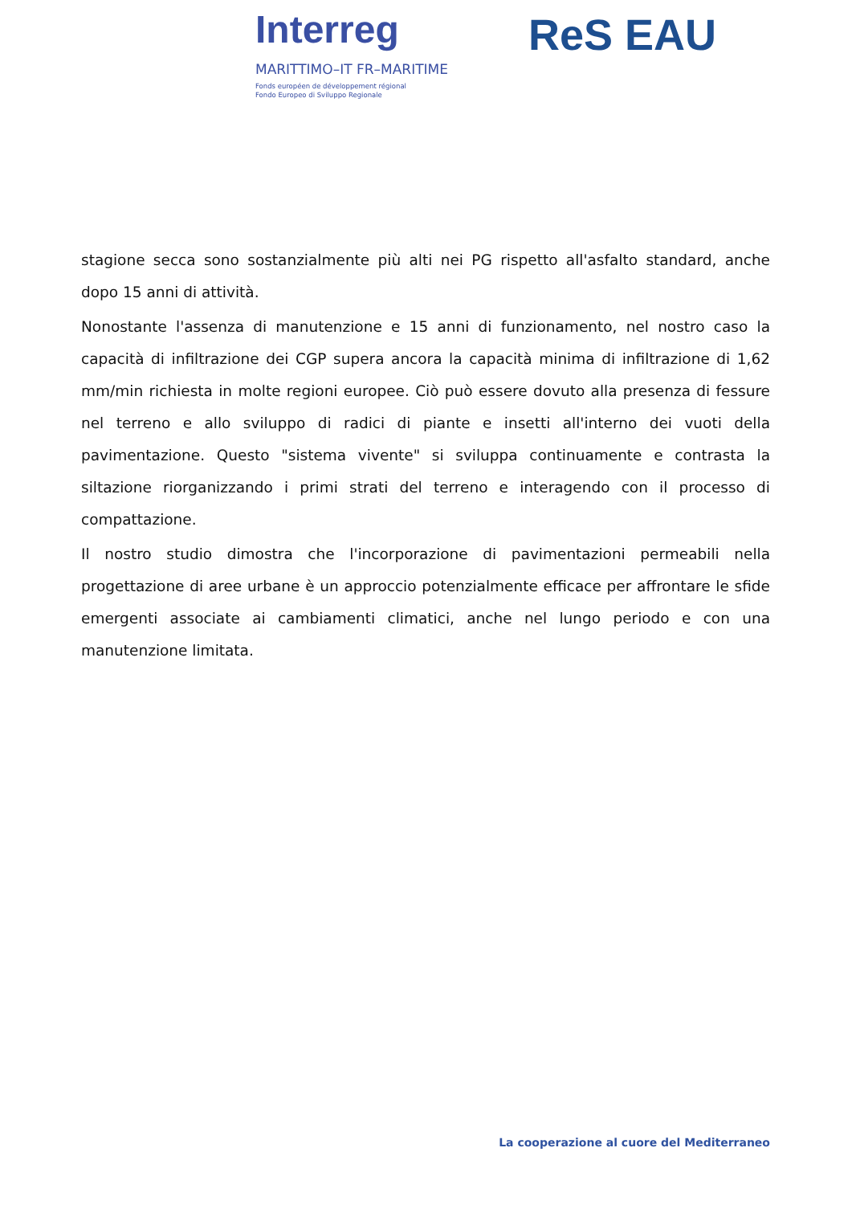Interreg
MARITTIMO–IT FR–MARITIME
Fonds européen de développement régional
Fondo Europeo di Sviluppo Regionale
ReS EAU
stagione secca sono sostanzialmente più alti nei PG rispetto all'asfalto standard, anche dopo 15 anni di attività.
Nonostante l'assenza di manutenzione e 15 anni di funzionamento, nel nostro caso la capacità di infiltrazione dei CGP supera ancora la capacità minima di infiltrazione di 1,62 mm/min richiesta in molte regioni europee. Ciò può essere dovuto alla presenza di fessure nel terreno e allo sviluppo di radici di piante e insetti all'interno dei vuoti della pavimentazione. Questo "sistema vivente" si sviluppa continuamente e contrasta la siltazione riorganizzando i primi strati del terreno e interagendo con il processo di compattazione.
Il nostro studio dimostra che l'incorporazione di pavimentazioni permeabili nella progettazione di aree urbane è un approccio potenzialmente efficace per affrontare le sfide emergenti associate ai cambiamenti climatici, anche nel lungo periodo e con una manutenzione limitata.
La cooperazione al cuore del Mediterraneo